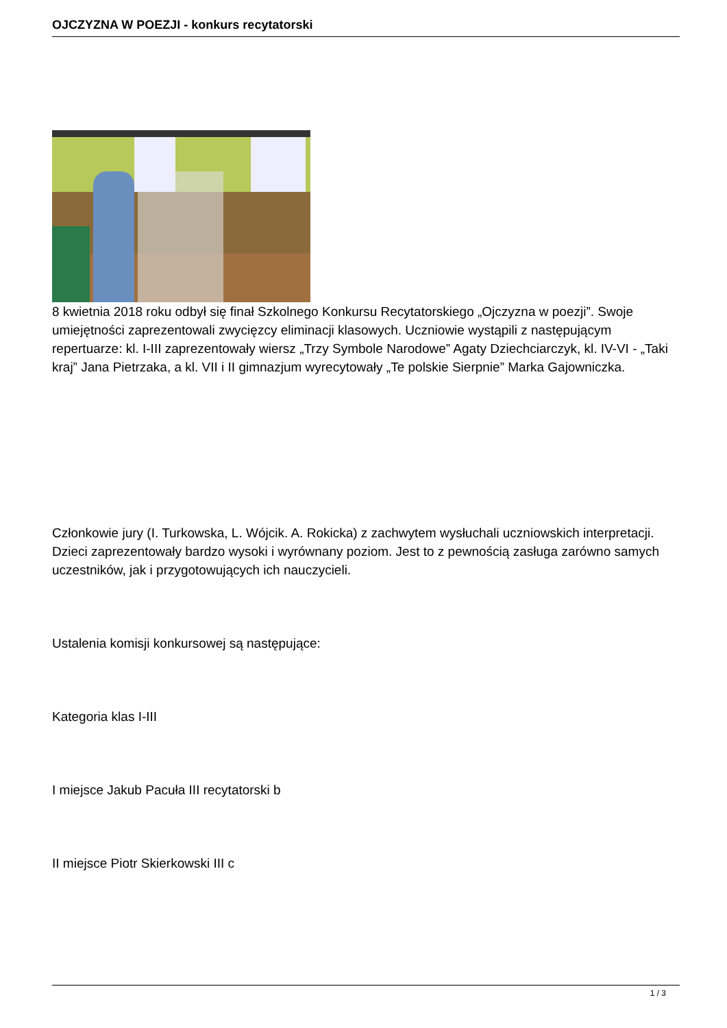OJCZYZNA W POEZJI - konkurs recytatorski
8 kwietnia 2018 roku odbył się finał Szkolnego Konkursu Recytatorskiego „Ojczyzna w poezji”. Swoje umiejętności zaprezentowali zwycięzcy eliminacji klasowych. Uczniowie wystąpili z następującym repertuarze: kl. I-III zaprezentowały wiersz „Trzy Symbole Narodowe” Agaty Dziechciarczyk, kl. IV-VI - „Taki kraj” Jana Pietrzaka, a kl. VII i II gimnazjum wyrecytowały „Te polskie Sierpnie” Marka Gajowniczka.
Członkowie jury (I. Turkowska, L. Wójcik. A. Rokicka) z zachwytem wysłuchali uczniowskich interpretacji. Dzieci zaprezentowały bardzo wysoki i wyrównany poziom. Jest to z pewnością zasługa zarówno samych uczestników, jak i przygotowujących ich nauczycieli.
Ustalenia komisji konkursowej są następujące:
Kategoria klas I-III
I miejsce Jakub Pacuła III recytatorski b
II miejsce Piotr Skierkowski III c
1 / 3